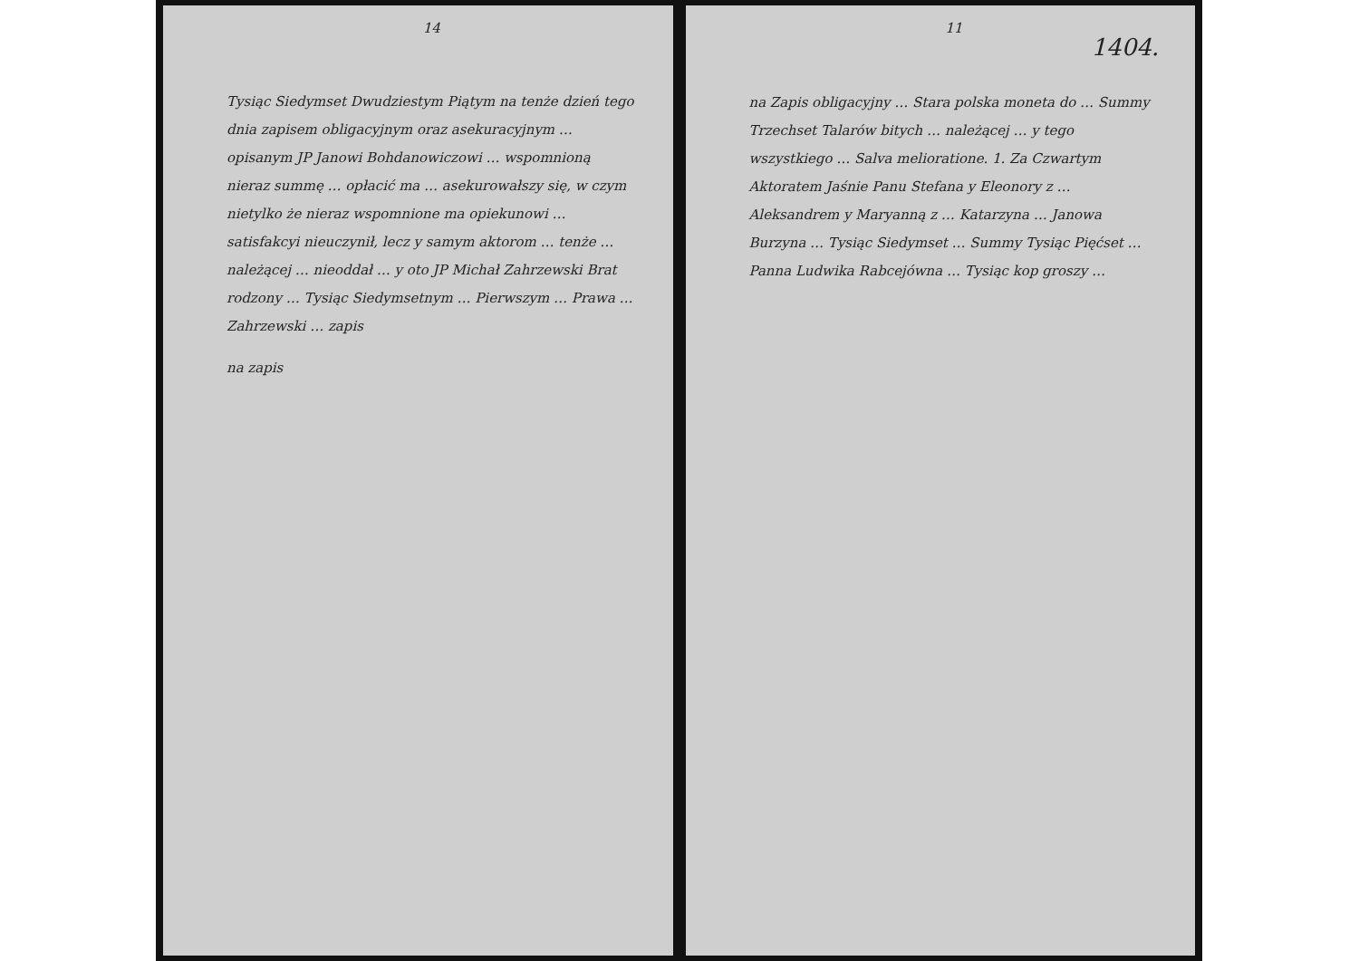14
Tysiąc Siedymset Dwudziestym Piątym na tenże dzień tego dnia zapisem obligacyjnym oraz asekuracyjnym … opisanym JP Janowi Bohdanowiczowi … wspomnioną nieraz summę … opłacić ma … asekurowałszy się, w czym nietylko że nieraz wspomnione ma opiekunowi … satisfakcyi nieuczynił, lecz y samym aktorom … tenże … należącej … nieoddał … y oto JP Michał Zahrzewski Brat rodzony … Tysiąc Siedymsetnym … Pierwszym … Prawa … Zahrzewski … zapis
na zapis
11
1404.
na Zapis obligacyjny … Stara polska moneta do … Summy Trzechset Talarów bitych … należącej … y tego wszystkiego … Salva melioratione. 1. Za Czwartym Aktoratem Jaśnie Panu Stefana y Eleonory z … Aleksandrem y Maryanną z … Katarzyna … Janowa Burzyna … Tysiąc Siedymset … Summy Tysiąc Pięćset … Panna Ludwika Rabcejówna … Tysiąc kop groszy …